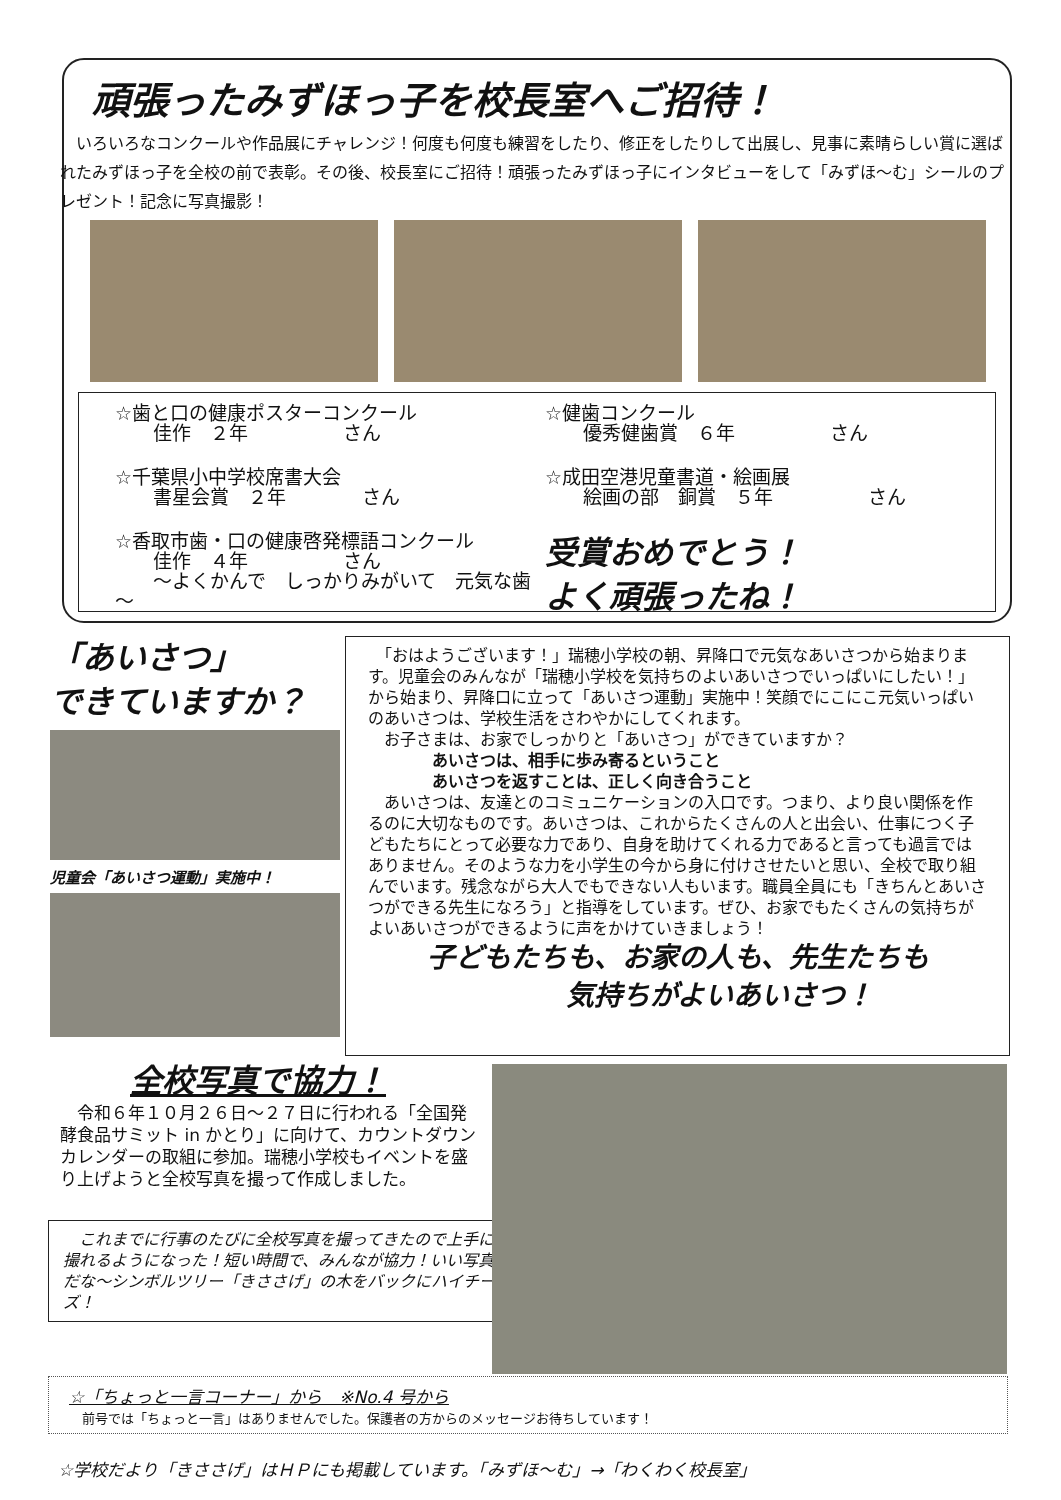頑張ったみずほっ子を校長室へご招待！
　いろいろなコンクールや作品展にチャレンジ！何度も何度も練習をしたり、修正をしたりして出展し、見事に素晴らしい賞に選ばれたみずほっ子を全校の前で表彰。その後、校長室にご招待！頑張ったみずほっ子にインタビューをして「みずほ～む」シールのプレゼント！記念に写真撮影！
☆歯と口の健康ポスターコンクール
　　佳作　２年　　　　　さん
☆千葉県小中学校席書大会
　　書星会賞　２年　　　　さん
☆香取市歯・口の健康啓発標語コンクール
　　佳作　４年　　　　　さん
　　～よくかんで　しっかりみがいて　元気な歯～
☆健歯コンクール
　　優秀健歯賞　６年　　　　　さん
☆成田空港児童書道・絵画展
　　絵画の部　銅賞　５年　　　　　さん
受賞おめでとう！
よく頑張ったね！
「あいさつ」
できていますか？
児童会「あいさつ運動」実施中！
　「おはようございます！」瑞穂小学校の朝、昇降口で元気なあいさつから始まります。児童会のみんなが「瑞穂小学校を気持ちのよいあいさつでいっぱいにしたい！」から始まり、昇降口に立って「あいさつ運動」実施中！笑顔でにこにこ元気いっぱいのあいさつは、学校生活をさわやかにしてくれます。
　お子さまは、お家でしっかりと「あいさつ」ができていますか？
　　　　あいさつは、相手に歩み寄るということ
　　　　あいさつを返すことは、正しく向き合うこと
　あいさつは、友達とのコミュニケーションの入口です。つまり、より良い関係を作るのに大切なものです。あいさつは、これからたくさんの人と出会い、仕事につく子どもたちにとって必要な力であり、自身を助けてくれる力であると言っても過言ではありません。そのような力を小学生の今から身に付けさせたいと思い、全校で取り組んでいます。残念ながら大人でもできない人もいます。職員全員にも「きちんとあいさつができる先生になろう」と指導をしています。ぜひ、お家でもたくさんの気持ちがよいあいさつができるように声をかけていきましょう！
子どもたちも、お家の人も、先生たちも
　　　気持ちがよいあいさつ！
全校写真で協力！
　令和６年１０月２６日～２７日に行われる「全国発酵食品サミット in かとり」に向けて、カウントダウンカレンダーの取組に参加。瑞穂小学校もイベントを盛り上げようと全校写真を撮って作成しました。
　これまでに行事のたびに全校写真を撮ってきたので上手に撮れるようになった！短い時間で、みんなが協力！いい写真だな～シンボルツリー「きささげ」の木をバックにハイチーズ！
☆「ちょっと一言コーナー」から　※No.4 号から
　前号では「ちょっと一言」はありませんでした。保護者の方からのメッセージお待ちしています！
☆学校だより「きささげ」はＨＰにも掲載しています。「みずほ～む」→「わくわく校長室」